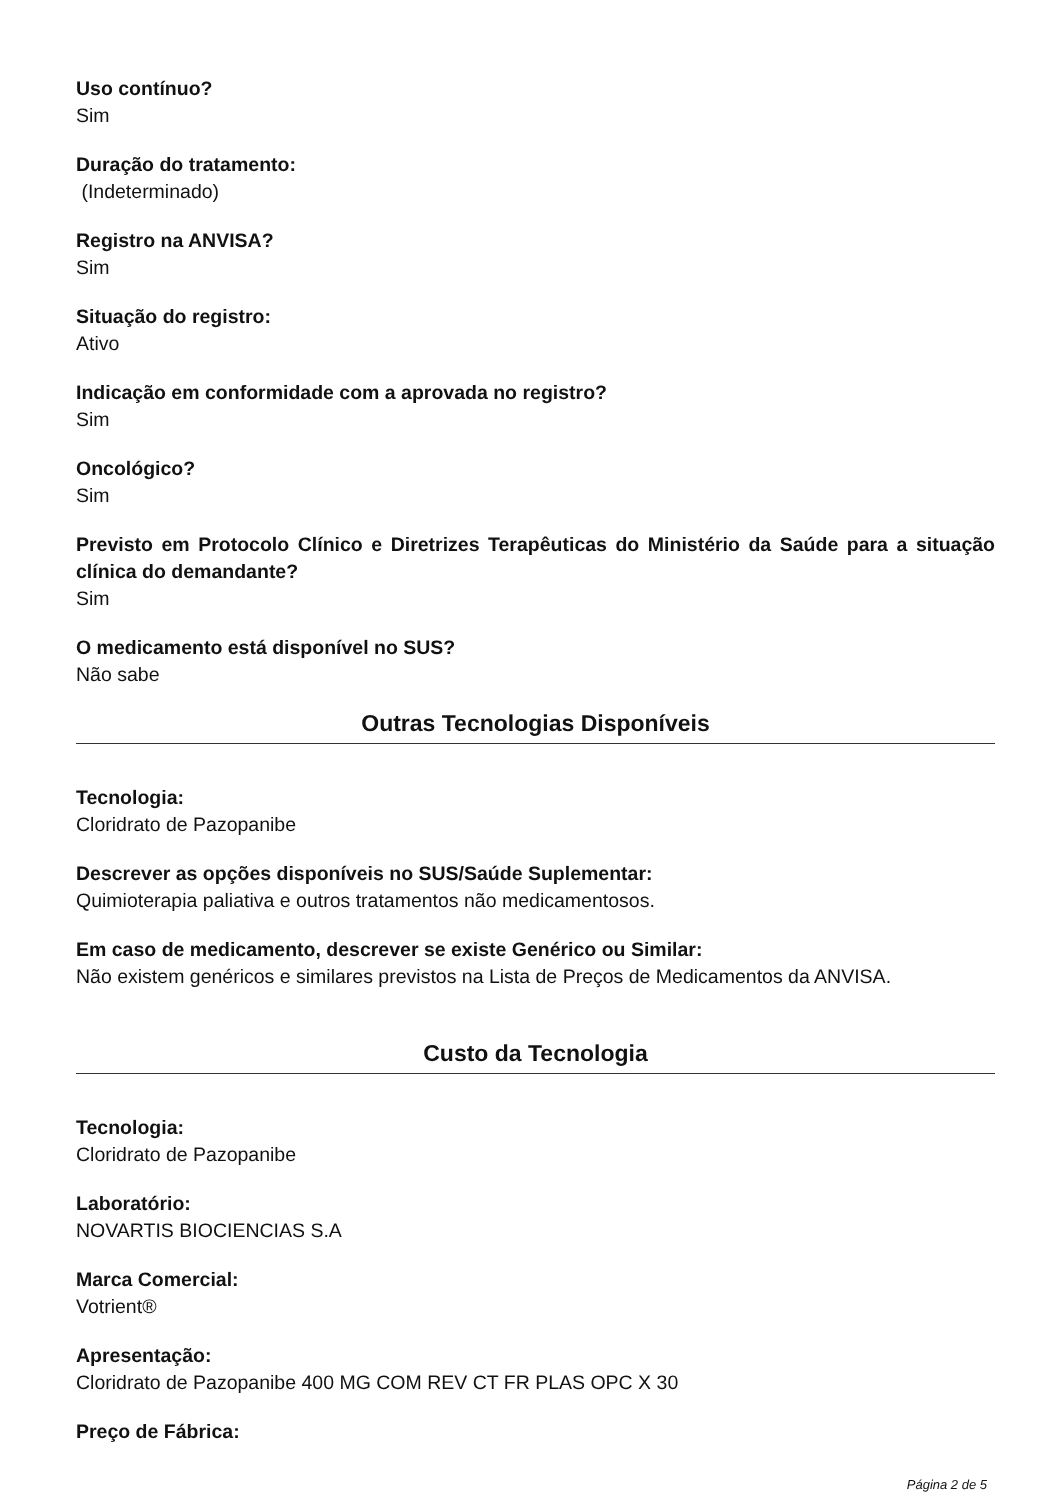Uso contínuo?
Sim
Duração do tratamento:
(Indeterminado)
Registro na ANVISA?
Sim
Situação do registro:
Ativo
Indicação em conformidade com a aprovada no registro?
Sim
Oncológico?
Sim
Previsto em Protocolo Clínico e Diretrizes Terapêuticas do Ministério da Saúde para a situação clínica do demandante?
Sim
O medicamento está disponível no SUS?
Não sabe
Outras Tecnologias Disponíveis
Tecnologia:
Cloridrato de Pazopanibe
Descrever as opções disponíveis no SUS/Saúde Suplementar:
Quimioterapia paliativa e outros tratamentos não medicamentosos.
Em caso de medicamento, descrever se existe Genérico ou Similar:
Não existem genéricos e similares previstos na Lista de Preços de Medicamentos da ANVISA.
Custo da Tecnologia
Tecnologia:
Cloridrato de Pazopanibe
Laboratório:
NOVARTIS BIOCIENCIAS S.A
Marca Comercial:
Votrient®
Apresentação:
Cloridrato de Pazopanibe 400 MG COM REV CT FR PLAS OPC X 30
Preço de Fábrica:
Página 2 de 5